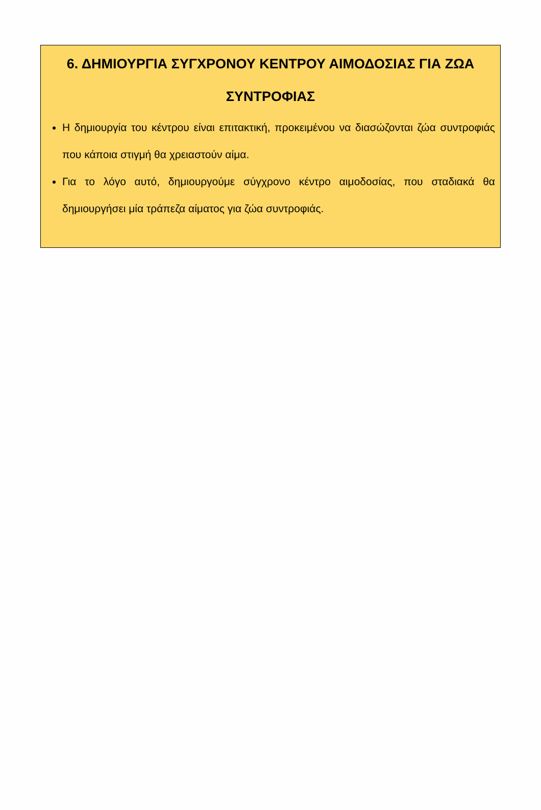6. ΔΗΜΙΟΥΡΓΙΑ ΣΥΓΧΡΟΝΟΥ ΚΕΝΤΡΟΥ ΑΙΜΟΔΟΣΙΑΣ ΓΙΑ ΖΩΑ ΣΥΝΤΡΟΦΙΑΣ
Η δημιουργία του κέντρου είναι επιτακτική, προκειμένου να διασώζονται ζώα συντροφιάς που κάποια στιγμή θα χρειαστούν αίμα.
Για το λόγο αυτό, δημιουργούμε σύγχρονο κέντρο αιμοδοσίας, που σταδιακά θα δημιουργήσει μία τράπεζα αίματος για ζώα συντροφιάς.